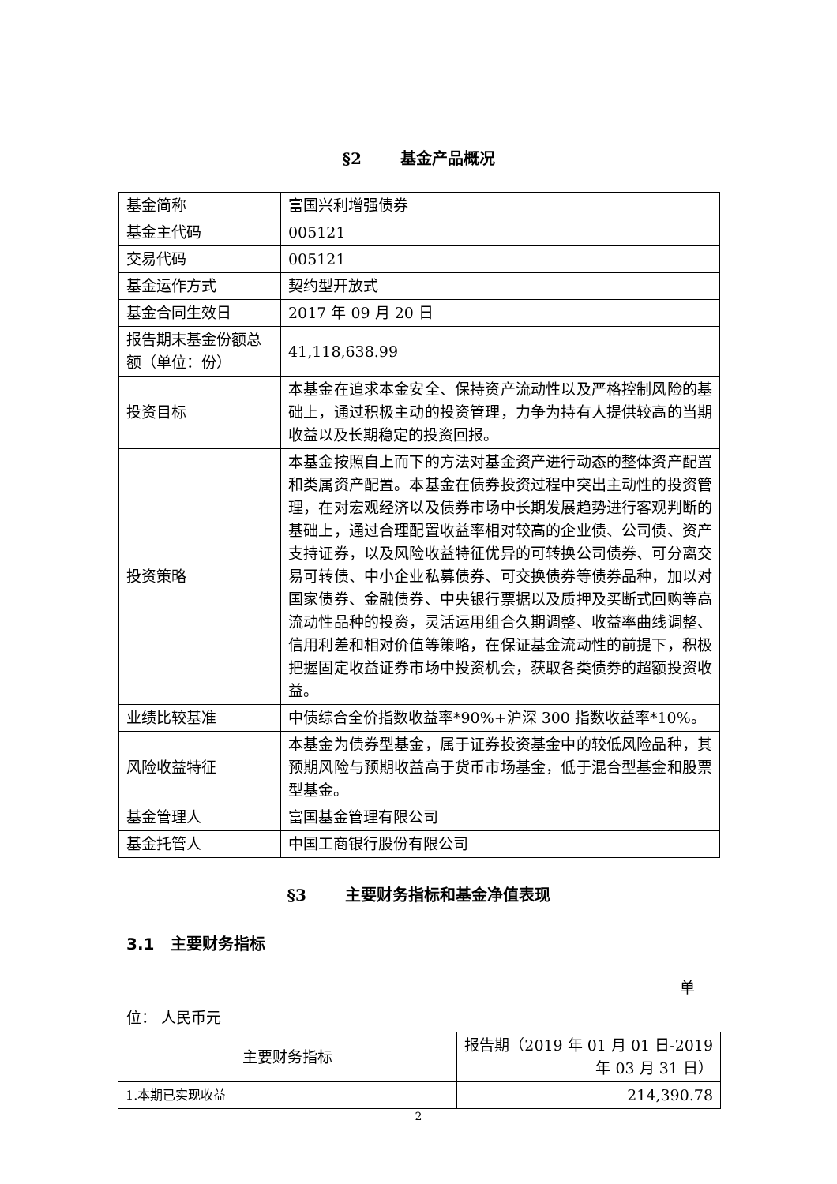§2 基金产品概况
| 基金简称 | 富国兴利增强债券 |
| 基金主代码 | 005121 |
| 交易代码 | 005121 |
| 基金运作方式 | 契约型开放式 |
| 基金合同生效日 | 2017 年 09 月 20 日 |
| 报告期末基金份额总额（单位：份） | 41,118,638.99 |
| 投资目标 | 本基金在追求本金安全、保持资产流动性以及严格控制风险的基础上，通过积极主动的投资管理，力争为持有人提供较高的当期收益以及长期稳定的投资回报。 |
| 投资策略 | 本基金按照自上而下的方法对基金资产进行动态的整体资产配置和类属资产配置。本基金在债券投资过程中突出主动性的投资管理，在对宏观经济以及债券市场中长期发展趋势进行客观判断的基础上，通过合理配置收益率相对较高的企业债、公司债、资产支持证券，以及风险收益特征优异的可转换公司债券、可分离交易可转债、中小企业私募债券、可交换债券等债券品种，加以对国家债券、金融债券、中央银行票据以及质押及买断式回购等高流动性品种的投资，灵活运用组合久期调整、收益率曲线调整、信用利差和相对价值等策略，在保证基金流动性的前提下，积极把握固定收益证券市场中投资机会，获取各类债券的超额投资收益。 |
| 业绩比较基准 | 中债综合全价指数收益率*90%+沪深 300 指数收益率*10%。 |
| 风险收益特征 | 本基金为债券型基金，属于证券投资基金中的较低风险品种，其预期风险与预期收益高于货币市场基金，低于混合型基金和股票型基金。 |
| 基金管理人 | 富国基金管理有限公司 |
| 基金托管人 | 中国工商银行股份有限公司 |
§3 主要财务指标和基金净值表现
3.1 主要财务指标
单
位： 人民币元
| 主要财务指标 | 报告期（2019 年 01 月 01 日-2019 年 03 月 31 日） |
| --- | --- |
| 1.本期已实现收益 | 214,390.78 |
2